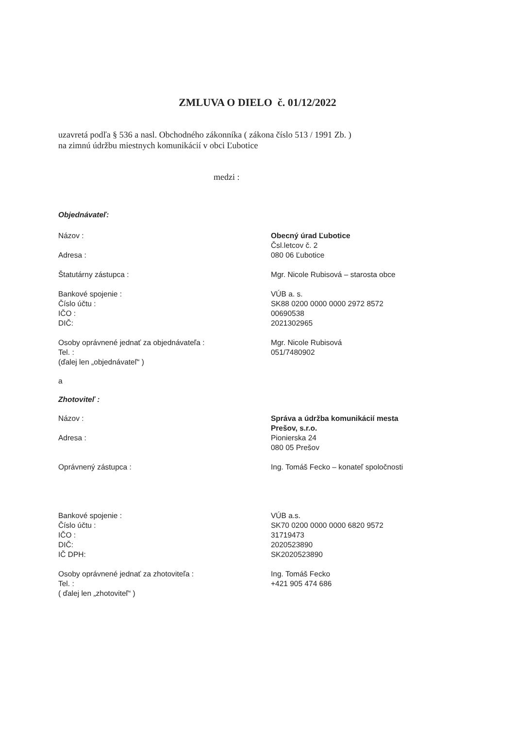ZMLUVA O DIELO č. 01/12/2022
uzavretá podľa § 536 a nasl. Obchodného zákonníka ( zákona číslo 513 / 1991 Zb. )
na zimnú údržbu miestnych komunikácií v obci Ľubotice
medzi :
Objednávateľ:
Názov : Obecný úrad Ľubotice
Čsl.letcov č. 2
Adresa : 080 06 Ľubotice
Štatutárny zástupca : Mgr. Nicole Rubisová – starosta obce
Bankové spojenie :
Číslo účtu :
IČO :
DIČ:
VÚB a. s.
SK88 0200 0000 0000 2972 8572
00690538
2021302965
Osoby oprávnené jednať za objednávateľa :
Tel. :
(ďalej len „objednávateľ“ )
Mgr. Nicole Rubisová
051/7480902
a
Zhotoviteľ :
Názov : Správa a údržba komunikácií mesta
Prešov, s.r.o.
Adresa : Pionierska 24
080 05 Prešov
Oprávnený zástupca : Ing. Tomáš Fecko – konateľ spoločnosti
Bankové spojenie :
Číslo účtu :
IČO :
DIČ:
IČ DPH:
VÚB a.s.
SK70 0200 0000 0000 6820 9572
31719473
2020523890
SK2020523890
Osoby oprávnené jednať za zhotoviteľa :
Tel. :
( ďalej len „zhotoviteľ“ )
Ing. Tomáš Fecko
+421 905 474 686